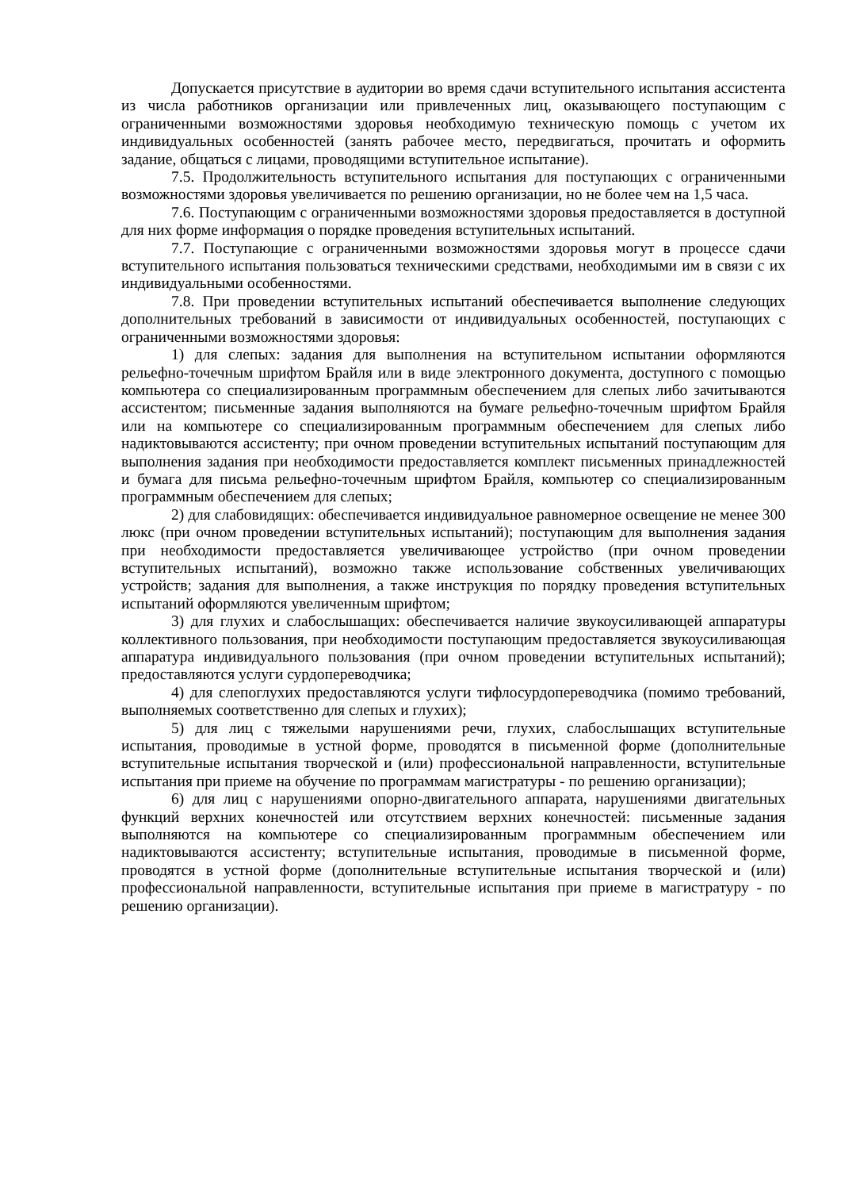Допускается присутствие в аудитории во время сдачи вступительного испытания ассистента из числа работников организации или привлеченных лиц, оказывающего поступающим с ограниченными возможностями здоровья необходимую техническую помощь с учетом их индивидуальных особенностей (занять рабочее место, передвигаться, прочитать и оформить задание, общаться с лицами, проводящими вступительное испытание).
7.5. Продолжительность вступительного испытания для поступающих с ограниченными возможностями здоровья увеличивается по решению организации, но не более чем на 1,5 часа.
7.6. Поступающим с ограниченными возможностями здоровья предоставляется в доступной для них форме информация о порядке проведения вступительных испытаний.
7.7. Поступающие с ограниченными возможностями здоровья могут в процессе сдачи вступительного испытания пользоваться техническими средствами, необходимыми им в связи с их индивидуальными особенностями.
7.8. При проведении вступительных испытаний обеспечивается выполнение следующих дополнительных требований в зависимости от индивидуальных особенностей, поступающих с ограниченными возможностями здоровья:
1) для слепых: задания для выполнения на вступительном испытании оформляются рельефно-точечным шрифтом Брайля или в виде электронного документа, доступного с помощью компьютера со специализированным программным обеспечением для слепых либо зачитываются ассистентом; письменные задания выполняются на бумаге рельефно-точечным шрифтом Брайля или на компьютере со специализированным программным обеспечением для слепых либо надиктовываются ассистенту; при очном проведении вступительных испытаний поступающим для выполнения задания при необходимости предоставляется комплект письменных принадлежностей и бумага для письма рельефно-точечным шрифтом Брайля, компьютер со специализированным программным обеспечением для слепых;
2) для слабовидящих: обеспечивается индивидуальное равномерное освещение не менее 300 люкс (при очном проведении вступительных испытаний); поступающим для выполнения задания при необходимости предоставляется увеличивающее устройство (при очном проведении вступительных испытаний), возможно также использование собственных увеличивающих устройств; задания для выполнения, а также инструкция по порядку проведения вступительных испытаний оформляются увеличенным шрифтом;
3) для глухих и слабослышащих: обеспечивается наличие звукоусиливающей аппаратуры коллективного пользования, при необходимости поступающим предоставляется звукоусиливающая аппаратура индивидуального пользования (при очном проведении вступительных испытаний); предоставляются услуги сурдопереводчика;
4) для слепоглухих предоставляются услуги тифлосурдопереводчика (помимо требований, выполняемых соответственно для слепых и глухих);
5) для лиц с тяжелыми нарушениями речи, глухих, слабослышащих вступительные испытания, проводимые в устной форме, проводятся в письменной форме (дополнительные вступительные испытания творческой и (или) профессиональной направленности, вступительные испытания при приеме на обучение по программам магистратуры - по решению организации);
6) для лиц с нарушениями опорно-двигательного аппарата, нарушениями двигательных функций верхних конечностей или отсутствием верхних конечностей: письменные задания выполняются на компьютере со специализированным программным обеспечением или надиктовываются ассистенту; вступительные испытания, проводимые в письменной форме, проводятся в устной форме (дополнительные вступительные испытания творческой и (или) профессиональной направленности, вступительные испытания при приеме в магистратуру - по решению организации).